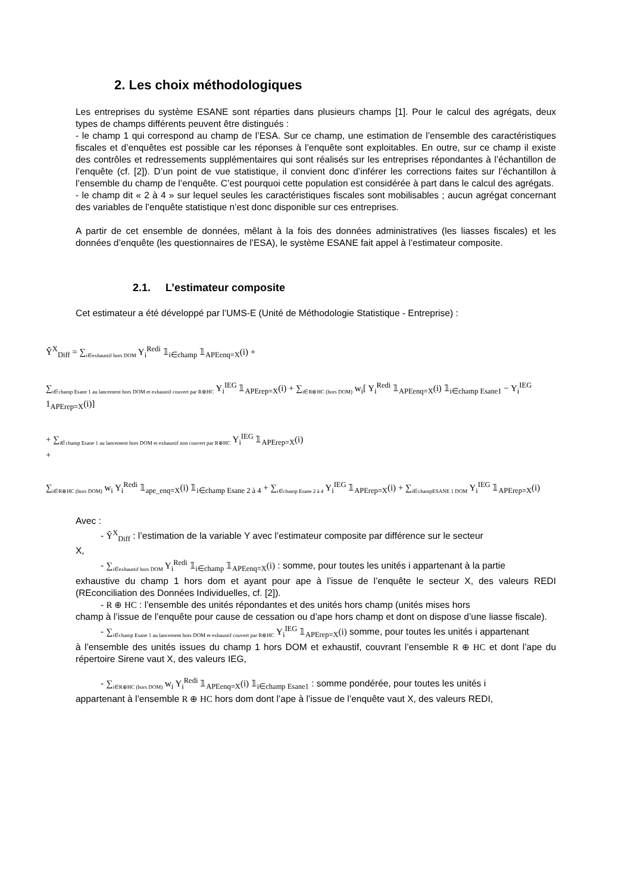2. Les choix méthodologiques
Les entreprises du système ESANE sont réparties dans plusieurs champs [1]. Pour le calcul des agrégats, deux types de champs différents peuvent être distingués :
- le champ 1 qui correspond au champ de l’ESA. Sur ce champ, une estimation de l’ensemble des caractéristiques fiscales et d’enquêtes est possible car les réponses à l’enquête sont exploitables. En outre, sur ce champ il existe des contrôles et redressements supplémentaires qui sont réalisés sur les entreprises répondantes à l’échantillon de l’enquête (cf. [2]). D’un point de vue statistique, il convient donc d’inférer les corrections faites sur l’échantillon à l’ensemble du champ de l’enquête. C’est pourquoi cette population est considérée à part dans le calcul des agrégats.
- le champ dit « 2 à 4 » sur lequel seules les caractéristiques fiscales sont mobilisables ; aucun agrégat concernant des variables de l’enquête statistique n’est donc disponible sur ces entreprises.
A partir de cet ensemble de données, mêlant à la fois des données administratives (les liasses fiscales) et les données d’enquête (les questionnaires de l’ESA), le système ESANE fait appel à l’estimateur composite.
2.1. L’estimateur composite
Cet estimateur a été développé par l’UMS-E (Unité de Méthodologie Statistique - Entreprise) :
Ŷ<sup>X</sup><sub>Diff</sub> = ∑<sub>i∈exhaustif hors DOM</sub> Y<sub>i</sub><sup>Redi</sup> 𝟙<sub>i∈champ</sub> 𝟙<sub>APEenq=X</sub>(i) +
∑<sub>i∈champ Esane 1 au lancement hors DOM et exhaustif couvert par R⊕HC</sub> Y<sub>i</sub><sup>IEG</sup> 𝟙<sub>APErep=X</sub>(i) + ∑<sub>i∈R⊕HC (hors DOM)</sub> w<sub>i</sub>[ Y<sub>i</sub><sup>Redi</sup> 𝟙<sub>APEenq=X</sub>(i) 𝟙<sub>i∈champ Esane1</sub> − Y<sub>i</sub><sup>IEG</sup> 1<sub>APErep=X</sub>(i)]
+ ∑<sub>i∈champ Esane 1 au lancement hors DOM et exhaustif non couvert par R⊕HC</sub> Y<sub>i</sub><sup>IEG</sup> 𝟙<sub>APErep=X</sub>(i)
+
∑<sub>i∈R⊕HC (hors DOM)</sub> w<sub>i</sub> Y<sub>i</sub><sup>Redi</sup> 𝟙<sub>ape_enq=X</sub>(i) 𝟙<sub>i∈champ Esane 2 à 4</sub> + ∑<sub>i∈champ Esane 2 à 4</sub> Y<sub>i</sub><sup>IEG</sup> 𝟙<sub>APErep=X</sub>(i) + ∑<sub>i∈champESANE 1 DOM</sub> Y<sub>i</sub><sup>IEG</sup> 𝟙<sub>APErep=X</sub>(i)
Avec :
- Ŷ<sup>X</sup><sub>Diff</sub> : l’estimation de la variable Y avec l’estimateur composite par différence sur le secteur
X,
- ∑<sub>i∈exhaustif hors DOM</sub> Y<sub>i</sub><sup>Redi</sup> 𝟙<sub>i∈champ</sub> 𝟙<sub>APEenq=X</sub>(i) : somme, pour toutes les unités i appartenant à la partie
exhaustive du champ 1 hors dom et ayant pour ape à l’issue de l’enquête le secteur X, des valeurs REDI (REconciliation des Données Individuelles, cf. [2]).
- R ⊕ HC : l’ensemble des unités répondantes et des unités hors champ (unités mises hors
champ à l’issue de l’enquête pour cause de cessation ou d’ape hors champ et dont on dispose d’une liasse fiscale).
- ∑<sub>i∈champ Esane 1 au lancement hors DOM et exhaustif couvert par R⊕HC</sub> Y<sub>i</sub><sup>IEG</sup> 𝟙<sub>APErep=X</sub>(i) somme, pour toutes les unités i appartenant
à l’ensemble des unités issues du champ 1 hors DOM et exhaustif, couvrant l’ensemble R ⊕ HC et dont l’ape du répertoire Sirene vaut X, des valeurs IEG,
- ∑<sub>i∈R⊕HC (hors DOM)</sub> w<sub>i</sub> Y<sub>i</sub><sup>Redi</sup> 𝟙<sub>APEenq=X</sub>(i) 𝟙<sub>i∈champ Esane1</sub> : somme pondérée, pour toutes les unités i
appartenant à l’ensemble R ⊕ HC hors dom dont l’ape à l’issue de l’enquête vaut X, des valeurs REDI,